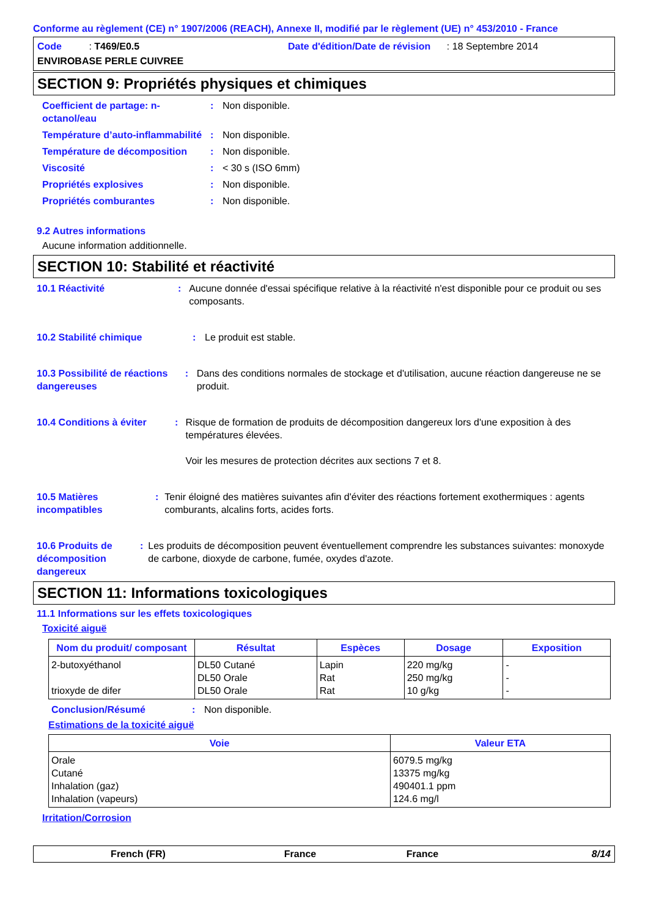Conforme au règlement (CE) n° 1907/2006 (REACH), Annexe II, modifié par le règlement (UE) n° 453/2010 - France
Code : T469/E0.5
Date d'édition/Date de révision : 18 Septembre 2014
ENVIROBASE PERLE CUIVREE
SECTION 9: Propriétés physiques et chimiques
Coefficient de partage: n-octanol/eau
: Non disponible.
Température d’auto-inflammabilité
: Non disponible.
Température de décomposition : Non disponible.
Viscosité : < 30 s (ISO 6mm)
Propriétés explosives : Non disponible.
Propriétés comburantes : Non disponible.
9.2 Autres informations
Aucune information additionnelle.
SECTION 10: Stabilité et réactivité
10.1 Réactivité : Aucune donnée d'essai spécifique relative à la réactivité n'est disponible pour ce produit ou ses composants.
10.2 Stabilité chimique : Le produit est stable.
10.3 Possibilité de réactions dangereuses
: Dans des conditions normales de stockage et d'utilisation, aucune réaction dangereuse ne se produit.
10.4 Conditions à éviter : Risque de formation de produits de décomposition dangereux lors d'une exposition à des températures élevées.
Voir les mesures de protection décrites aux sections 7 et 8.
10.5 Matières incompatibles
: Tenir éloigné des matières suivantes afin d'éviter des réactions fortement exothermiques : agents comburants, alcalins forts, acides forts.
10.6 Produits de décomposition dangereux
: Les produits de décomposition peuvent éventuellement comprendre les substances suivantes: monoxyde de carbone, dioxyde de carbone, fumée, oxydes d'azote.
SECTION 11: Informations toxicologiques
11.1 Informations sur les effets toxicologiques
Toxicité aiguë
| Nom du produit/ composant | Résultat | Espèces | Dosage | Exposition |
| --- | --- | --- | --- | --- |
| 2-butoxyéthanol trioxyde de difer | DL50 Cutané DL50 Orale DL50 Orale | Lapin Rat Rat | 220 mg/kg 250 mg/kg 10 g/kg | - - - |
Conclusion/Résumé : Non disponible.
Estimations de la toxicité aiguë
| Voie | Valeur ETA |
| --- | --- |
| Orale Cutané Inhalation (gaz) Inhalation (vapeurs) | 6079.5 mg/kg 13375 mg/kg 490401.1 ppm 124.6 mg/l |
Irritation/Corrosion
French (FR) France France 8/14